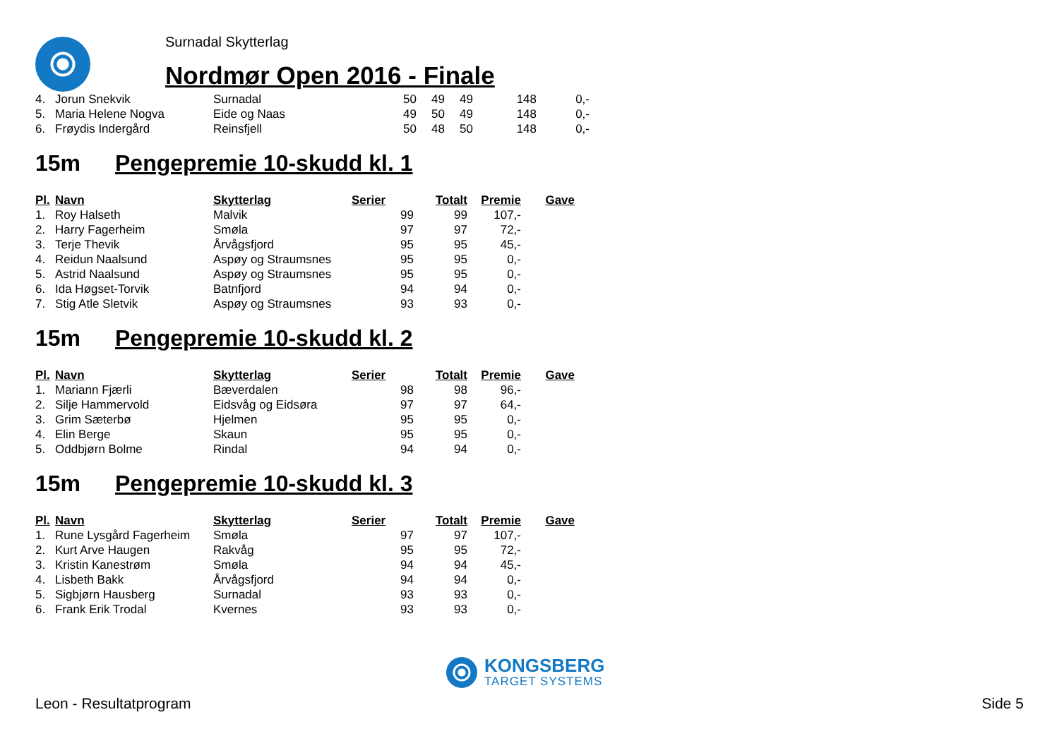Surnadal Skytterlag
Nordmør Open 2016 - Finale
| 4. | Jorun Snekvik | Surnadal | 50 | 49 | 49 | 148 | 0,- |
| 5. | Maria Helene Nogva | Eide og Naas | 49 | 50 | 49 | 148 | 0,- |
| 6. | Frøydis Indergård | Reinsfjell | 50 | 48 | 50 | 148 | 0,- |
15m Pengepremie 10-skudd kl. 1
| Pl. | Navn | Skytterlag | Serier | Totalt | Premie | Gave |
| --- | --- | --- | --- | --- | --- | --- |
| 1. | Roy Halseth | Malvik | 99 | 99 | 107,- | |
| 2. | Harry Fagerheim | Smøla | 97 | 97 | 72,- | |
| 3. | Terje Thevik | Årvågsfjord | 95 | 95 | 45,- | |
| 4. | Reidun Naalsund | Aspøy og Straumsnes | 95 | 95 | 0,- | |
| 5. | Astrid Naalsund | Aspøy og Straumsnes | 95 | 95 | 0,- | |
| 6. | Ida Høgset-Torvik | Batnfjord | 94 | 94 | 0,- | |
| 7. | Stig Atle Sletvik | Aspøy og Straumsnes | 93 | 93 | 0,- | |
15m Pengepremie 10-skudd kl. 2
| Pl. | Navn | Skytterlag | Serier | Totalt | Premie | Gave |
| --- | --- | --- | --- | --- | --- | --- |
| 1. | Mariann Fjærli | Bæverdalen | 98 | 98 | 96,- | |
| 2. | Silje Hammervold | Eidsvåg og Eidsøra | 97 | 97 | 64,- | |
| 3. | Grim Sæterbø | Hjelmen | 95 | 95 | 0,- | |
| 4. | Elin Berge | Skaun | 95 | 95 | 0,- | |
| 5. | Oddbjørn Bolme | Rindal | 94 | 94 | 0,- | |
15m Pengepremie 10-skudd kl. 3
| Pl. | Navn | Skytterlag | Serier | Totalt | Premie | Gave |
| --- | --- | --- | --- | --- | --- | --- |
| 1. | Rune Lysgård Fagerheim | Smøla | 97 | 97 | 107,- | |
| 2. | Kurt Arve Haugen | Rakvåg | 95 | 95 | 72,- | |
| 3. | Kristin Kanestrøm | Smøla | 94 | 94 | 45,- | |
| 4. | Lisbeth Bakk | Årvågsfjord | 94 | 94 | 0,- | |
| 5. | Sigbjørn Hausberg | Surnadal | 93 | 93 | 0,- | |
| 6. | Frank Erik Trodal | Kvernes | 93 | 93 | 0,- | |
KONGSBERG
TARGET SYSTEMS
Leon - Resultatprogram Side 5